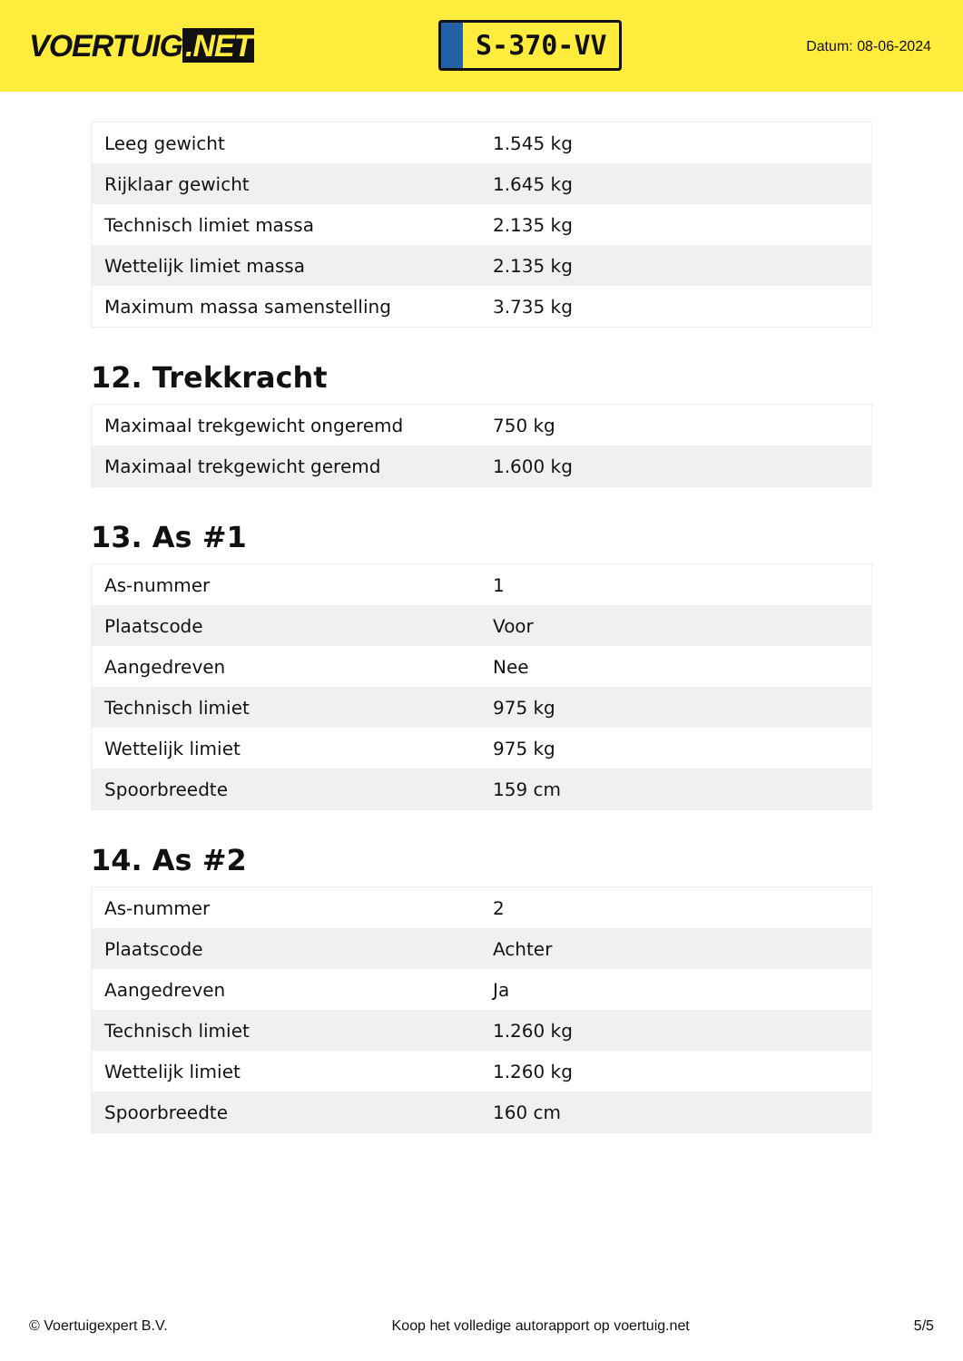VOERTUIG.NET
S-370-VV
Datum: 08-06-2024
| Leeg gewicht | 1.545 kg |
| Rijklaar gewicht | 1.645 kg |
| Technisch limiet massa | 2.135 kg |
| Wettelijk limiet massa | 2.135 kg |
| Maximum massa samenstelling | 3.735 kg |
12. Trekkracht
| Maximaal trekgewicht ongeremd | 750 kg |
| Maximaal trekgewicht geremd | 1.600 kg |
13. As #1
| As-nummer | 1 |
| Plaatscode | Voor |
| Aangedreven | Nee |
| Technisch limiet | 975 kg |
| Wettelijk limiet | 975 kg |
| Spoorbreedte | 159 cm |
14. As #2
| As-nummer | 2 |
| Plaatscode | Achter |
| Aangedreven | Ja |
| Technisch limiet | 1.260 kg |
| Wettelijk limiet | 1.260 kg |
| Spoorbreedte | 160 cm |
© Voertuigexpert B.V. Koop het volledige autorapport op voertuig.net 5/5